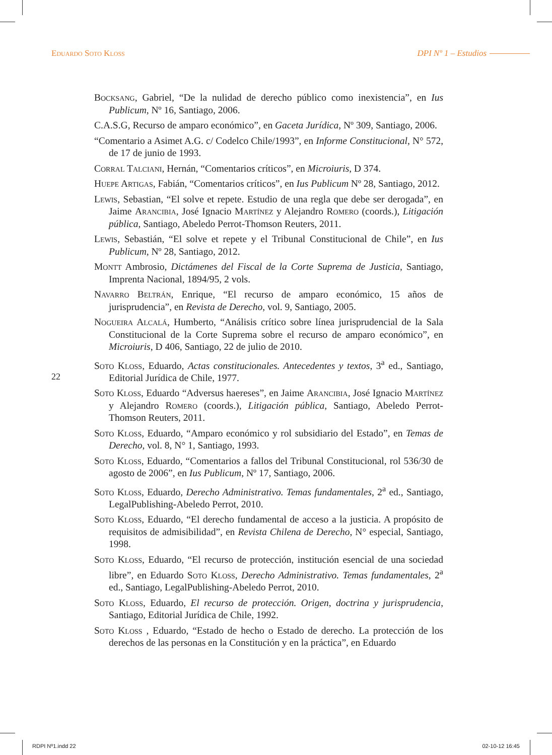Eduardo Soto Kloss DPI Nº 1 – Estudios
22
Bocksang, Gabriel, “De la nulidad de derecho público como inexistencia”, en Ius Publicum, Nº 16, Santiago, 2006.
C.A.S.G, Recurso de amparo económico”, en Gaceta Jurídica, Nº 309, Santiago, 2006.
“Comentario a Asimet A.G. c/ Codelco Chile/1993”, en Informe Constitucional, N° 572, de 17 de junio de 1993.
Corral Talciani, Hernán, “Comentarios críticos”, en Microiuris, D 374.
Huepe Artigas, Fabián, “Comentarios críticos”, en Ius Publicum Nº 28, Santiago, 2012.
Lewis, Sebastian, “El solve et repete. Estudio de una regla que debe ser derogada”, en Jaime Arancibia, José Ignacio Martínez y Alejandro Romero (coords.), Litigación pública, Santiago, Abeledo Perrot-Thomson Reuters, 2011.
Lewis, Sebastián, “El solve et repete y el Tribunal Constitucional de Chile”, en Ius Publicum, Nº 28, Santiago, 2012.
Montt Ambrosio, Dictámenes del Fiscal de la Corte Suprema de Justicia, Santiago, Imprenta Nacional, 1894/95, 2 vols.
Navarro Beltrán, Enrique, “El recurso de amparo económico, 15 años de jurisprudencia”, en Revista de Derecho, vol. 9, Santiago, 2005.
Nogueira Alcalá, Humberto, “Análisis crítico sobre línea jurisprudencial de la Sala Constitucional de la Corte Suprema sobre el recurso de amparo económico”, en Microiuris, D 406, Santiago, 22 de julio de 2010.
Soto Kloss, Eduardo, Actas constitucionales. Antecedentes y textos, 3<sup>a</sup> ed., Santiago, Editorial Jurídica de Chile, 1977.
Soto Kloss, Eduardo “Adversus haereses”, en Jaime Arancibia, José Ignacio Martínez y Alejandro Romero (coords.), Litigación pública, Santiago, Abeledo Perrot-Thomson Reuters, 2011.
Soto Kloss, Eduardo, “Amparo económico y rol subsidiario del Estado”, en Temas de Derecho, vol. 8, N° 1, Santiago, 1993.
Soto Kloss, Eduardo, “Comentarios a fallos del Tribunal Constitucional, rol 536/30 de agosto de 2006”, en Ius Publicum, Nº 17, Santiago, 2006.
Soto Kloss, Eduardo, Derecho Administrativo. Temas fundamentales, 2<sup>a</sup> ed., Santiago, LegalPublishing-Abeledo Perrot, 2010.
Soto Kloss, Eduardo, “El derecho fundamental de acceso a la justicia. A propósito de requisitos de admisibilidad”, en Revista Chilena de Derecho, N° especial, Santiago, 1998.
Soto Kloss, Eduardo, “El recurso de protección, institución esencial de una sociedad libre”, en Eduardo Soto Kloss, Derecho Administrativo. Temas fundamentales, 2<sup>a</sup> ed., Santiago, LegalPublishing-Abeledo Perrot, 2010.
Soto Kloss, Eduardo, El recurso de protección. Origen, doctrina y jurisprudencia, Santiago, Editorial Jurídica de Chile, 1992.
Soto Kloss , Eduardo, “Estado de hecho o Estado de derecho. La protección de los derechos de las personas en la Constitución y en la práctica”, en Eduardo
RDPI Nº1.indd 22 02-10-12 16:45